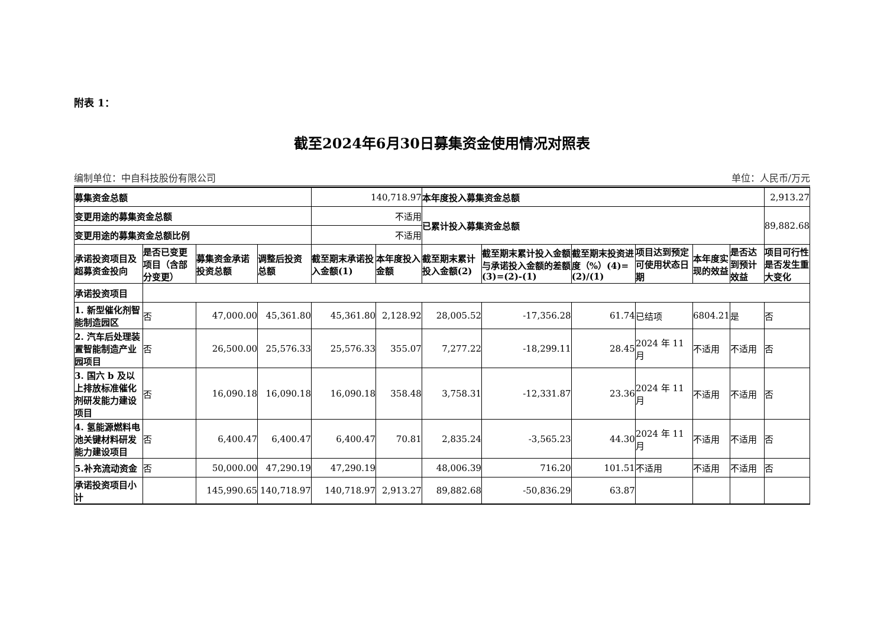附表 1：
截至2024年6月30日募集资金使用情况对照表
编制单位：中自科技股份有限公司 单位：人民币/万元
| 募集资金总额 | | | | 140,718.97 | | 本年度投入募集资金总额 | | | | | | 2,913.27 |
| 变更用途的募集资金总额 | | | | 不适用 | | 已累计投入募集资金总额 | | | | | | 89,882.68 |
| 变更用途的募集资金总额比例 | | | | 不适用 | | | | | | | | |
| 承诺投资项目及超募资金投向 | 是否已变更项目（含部分变更） | 募集资金承诺投资总额 | 调整后投资总额 | 截至期末承诺投入金额(1) | 本年度投入金额 | 截至期末累计投入金额(2) | 截至期末累计投入金额与承诺投入金额的差额(3)=(2)-(1) | 截至期末投资进度（%）(4)=(2)/(1) | 项目达到预定可使用状态日期 | 本年度实现的效益 | 是否达到预计效益 | 项目可行性是否发生重大变化 |
| 承诺投资项目 | | | | | | | | | | | | |
| 1. 新型催化剂智能制造园区 | 否 | 47,000.00 | 45,361.80 | 45,361.80 | 2,128.92 | 28,005.52 | -17,356.28 | 61.74 | 已结项 | 6804.21 | 是 | 否 |
| 2. 汽车后处理装置智能制造产业园项目 | 否 | 26,500.00 | 25,576.33 | 25,576.33 | 355.07 | 7,277.22 | -18,299.11 | 28.45 | 2024 年 11 月 | 不适用 | 不适用 | 否 |
| 3. 国六 b 及以上排放标准催化剂研发能力建设项目 | 否 | 16,090.18 | 16,090.18 | 16,090.18 | 358.48 | 3,758.31 | -12,331.87 | 23.36 | 2024 年 11 月 | 不适用 | 不适用 | 否 |
| 4. 氢能源燃料电池关键材料研发能力建设项目 | 否 | 6,400.47 | 6,400.47 | 6,400.47 | 70.81 | 2,835.24 | -3,565.23 | 44.30 | 2024 年 11 月 | 不适用 | 不适用 | 否 |
| 5.补充流动资金 | 否 | 50,000.00 | 47,290.19 | 47,290.19 | | 48,006.39 | 716.20 | 101.51 | 不适用 | 不适用 | 不适用 | 否 |
| 承诺投资项目小计 | | 145,990.65 | 140,718.97 | 140,718.97 | 2,913.27 | 89,882.68 | -50,836.29 | 63.87 | | | | |